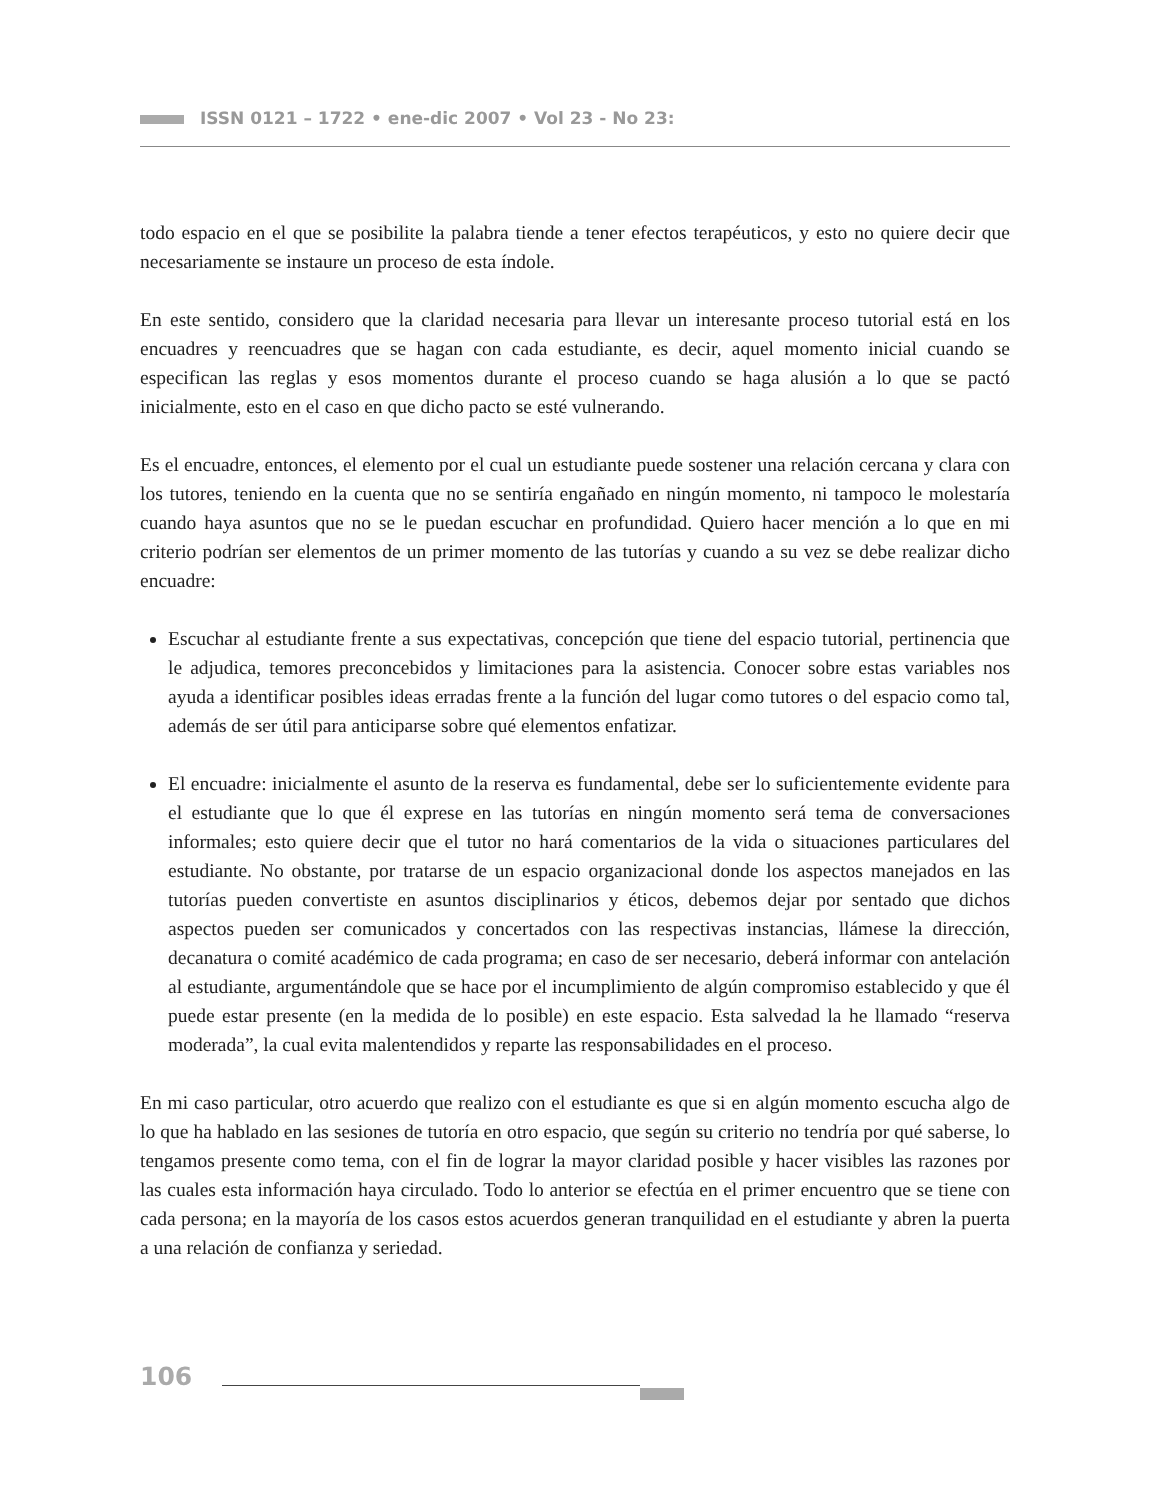ISSN 0121 – 1722 • ene-dic 2007 • Vol 23 - No 23:
todo espacio en el que se posibilite la palabra tiende a tener efectos terapéuticos, y esto no quiere decir que necesariamente se instaure un proceso de esta índole.
En este sentido, considero que la claridad necesaria para llevar un interesante proceso tutorial está en los encuadres y reencuadres que se hagan con cada estudiante, es decir, aquel momento inicial cuando se especifican las reglas y esos momentos durante el proceso cuando se haga alusión a lo que se pactó inicialmente, esto en el caso en que dicho pacto se esté vulnerando.
Es el encuadre, entonces, el elemento por el cual un estudiante puede sostener una relación cercana y clara con los tutores, teniendo en la cuenta que no se sentiría engañado en ningún momento, ni tampoco le molestaría cuando haya asuntos que no se le puedan escuchar en profundidad. Quiero hacer mención a lo que en mi criterio podrían ser elementos de un primer momento de las tutorías y cuando a su vez se debe realizar dicho encuadre:
Escuchar al estudiante frente a sus expectativas, concepción que tiene del espacio tutorial, pertinencia que le adjudica, temores preconcebidos y limitaciones para la asistencia. Conocer sobre estas variables nos ayuda a identificar posibles ideas erradas frente a la función del lugar como tutores o del espacio como tal, además de ser útil para anticiparse sobre qué elementos enfatizar.
El encuadre: inicialmente el asunto de la reserva es fundamental, debe ser lo suficientemente evidente para el estudiante que lo que él exprese en las tutorías en ningún momento será tema de conversaciones informales; esto quiere decir que el tutor no hará comentarios de la vida o situaciones particulares del estudiante. No obstante, por tratarse de un espacio organizacional donde los aspectos manejados en las tutorías pueden convertiste en asuntos disciplinarios y éticos, debemos dejar por sentado que dichos aspectos pueden ser comunicados y concertados con las respectivas instancias, llámese la dirección, decanatura o comité académico de cada programa; en caso de ser necesario, deberá informar con antelación al estudiante, argumentándole que se hace por el incumplimiento de algún compromiso establecido y que él puede estar presente (en la medida de lo posible) en este espacio. Esta salvedad la he llamado “reserva moderada”, la cual evita malentendidos y reparte las responsabilidades en el proceso.
En mi caso particular, otro acuerdo que realizo con el estudiante es que si en algún momento escucha algo de lo que ha hablado en las sesiones de tutoría en otro espacio, que según su criterio no tendría por qué saberse, lo tengamos presente como tema, con el fin de lograr la mayor claridad posible y hacer visibles las razones por las cuales esta información haya circulado. Todo lo anterior se efectúa en el primer encuentro que se tiene con cada persona; en la mayoría de los casos estos acuerdos generan tranquilidad en el estudiante y abren la puerta a una relación de confianza y seriedad.
106